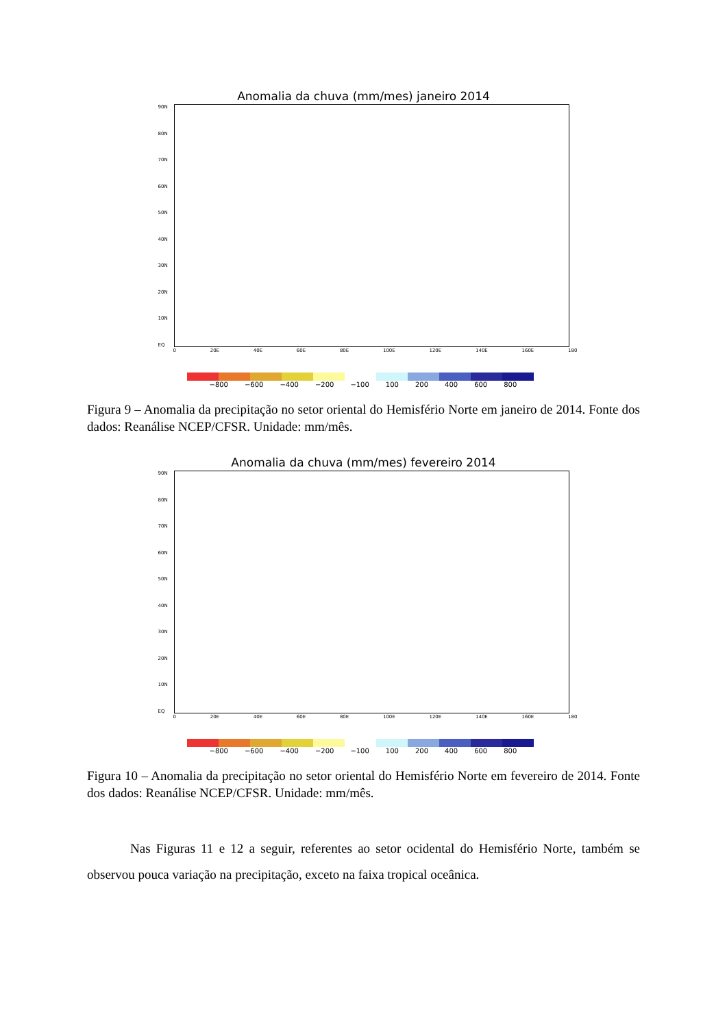Anomalia da chuva (mm/mes) janeiro 2014
90N
80N
70N
60N
50N
40N
30N
20N
10N
EQ
0 20E 40E 60E 80E 100E 120E 140E 160E 180
−800 −600 −400 −200 −100 100 200 400 600 800
Figura 9 – Anomalia da precipitação no setor oriental do Hemisfério Norte em janeiro de 2014. Fonte dos dados: Reanálise NCEP/CFSR. Unidade: mm/mês.
Anomalia da chuva (mm/mes) fevereiro 2014
90N
80N
70N
60N
50N
40N
30N
20N
10N
EQ
0 20E 40E 60E 80E 100E 120E 140E 160E 180
−800 −600 −400 −200 −100 100 200 400 600 800
Figura 10 – Anomalia da precipitação no setor oriental do Hemisfério Norte em fevereiro de 2014. Fonte dos dados: Reanálise NCEP/CFSR. Unidade: mm/mês.
Nas Figuras 11 e 12 a seguir, referentes ao setor ocidental do Hemisfério Norte, também se observou pouca variação na precipitação, exceto na faixa tropical oceânica.